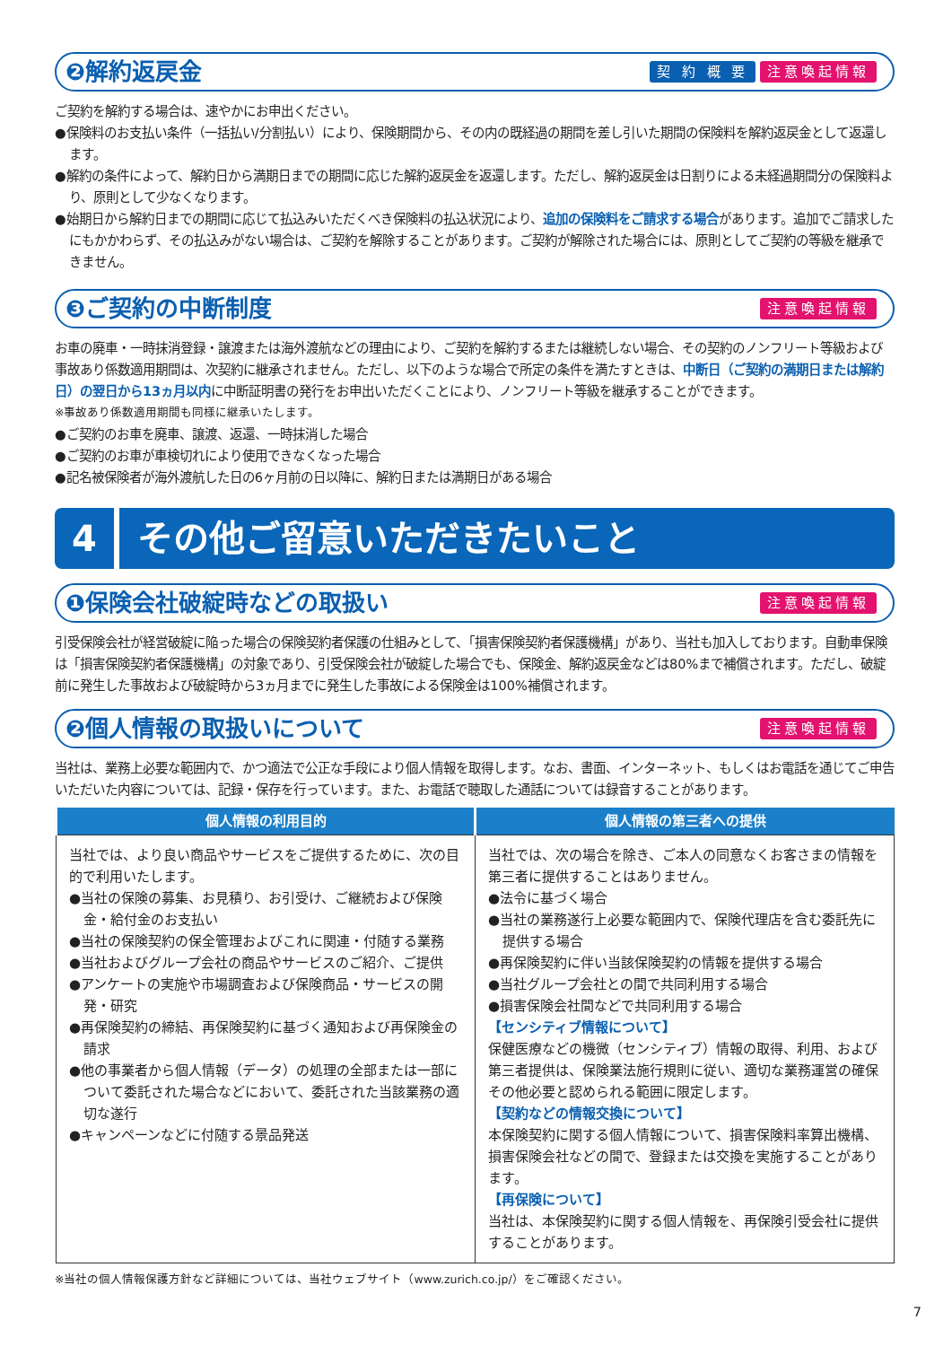❷解約返戻金 契 約 概 要 注意喚起情報
ご契約を解約する場合は、速やかにお申出ください。
●保険料のお支払い条件（一括払い/分割払い）により、保険期間から、その内の既経過の期間を差し引いた期間の保険料を解約返戻金として返還します。
●解約の条件によって、解約日から満期日までの期間に応じた解約返戻金を返還します。ただし、解約返戻金は日割りによる未経過期間分の保険料より、原則として少なくなります。
●始期日から解約日までの期間に応じて払込みいただくべき保険料の払込状況により、追加の保険料をご請求する場合があります。追加でご請求したにもかかわらず、その払込みがない場合は、ご契約を解除することがあります。ご契約が解除された場合には、原則としてご契約の等級を継承できません。
❸ご契約の中断制度 注意喚起情報
お車の廃車・一時抹消登録・譲渡または海外渡航などの理由により、ご契約を解約するまたは継続しない場合、その契約のノンフリート等級および事故あり係数適用期間は、次契約に継承されません。ただし、以下のような場合で所定の条件を満たすときは、中断日（ご契約の満期日または解約日）の翌日から13ヵ月以内に中断証明書の発行をお申出いただくことにより、ノンフリート等級を継承することができます。
※事故あり係数適用期間も同様に継承いたします。
●ご契約のお車を廃車、譲渡、返還、一時抹消した場合
●ご契約のお車が車検切れにより使用できなくなった場合
●記名被保険者が海外渡航した日の6ヶ月前の日以降に、解約日または満期日がある場合
4 その他ご留意いただきたいこと
❶保険会社破綻時などの取扱い 注意喚起情報
引受保険会社が経営破綻に陥った場合の保険契約者保護の仕組みとして、「損害保険契約者保護機構」があり、当社も加入しております。自動車保険は「損害保険契約者保護機構」の対象であり、引受保険会社が破綻した場合でも、保険金、解約返戻金などは80%まで補償されます。ただし、破綻前に発生した事故および破綻時から3ヵ月までに発生した事故による保険金は100%補償されます。
❷個人情報の取扱いについて 注意喚起情報
当社は、業務上必要な範囲内で、かつ適法で公正な手段により個人情報を取得します。なお、書面、インターネット、もしくはお電話を通じてご申告いただいた内容については、記録・保存を行っています。また、お電話で聴取した通話については録音することがあります。
| 個人情報の利用目的 | 個人情報の第三者への提供 |
| --- | --- |
| 当社では、より良い商品やサービスをご提供するために、次の目的で利用いたします。 ●当社の保険の募集、お見積り、お引受け、ご継続および保険金・給付金のお支払い ●当社の保険契約の保全管理およびこれに関連・付随する業務 ●当社およびグループ会社の商品やサービスのご紹介、ご提供 ●アンケートの実施や市場調査および保険商品・サービスの開発・研究 ●再保険契約の締結、再保険契約に基づく通知および再保険金の請求 ●他の事業者から個人情報（データ）の処理の全部または一部について委託された場合などにおいて、委託された当該業務の適切な遂行 ●キャンペーンなどに付随する景品発送 | 当社では、次の場合を除き、ご本人の同意なくお客さまの情報を第三者に提供することはありません。 ●法令に基づく場合 ●当社の業務遂行上必要な範囲内で、保険代理店を含む委託先に提供する場合 ●再保険契約に伴い当該保険契約の情報を提供する場合 ●当社グループ会社との間で共同利用する場合 ●損害保険会社間などで共同利用する場合 【センシティブ情報について】 保健医療などの機微（センシティブ）情報の取得、利用、および第三者提供は、保険業法施行規則に従い、適切な業務運営の確保その他必要と認められる範囲に限定します。 【契約などの情報交換について】 本保険契約に関する個人情報について、損害保険料率算出機構、損害保険会社などの間で、登録または交換を実施することがあります。 【再保険について】 当社は、本保険契約に関する個人情報を、再保険引受会社に提供することがあります。 |
※当社の個人情報保護方針など詳細については、当社ウェブサイト（www.zurich.co.jp/）をご確認ください。
7